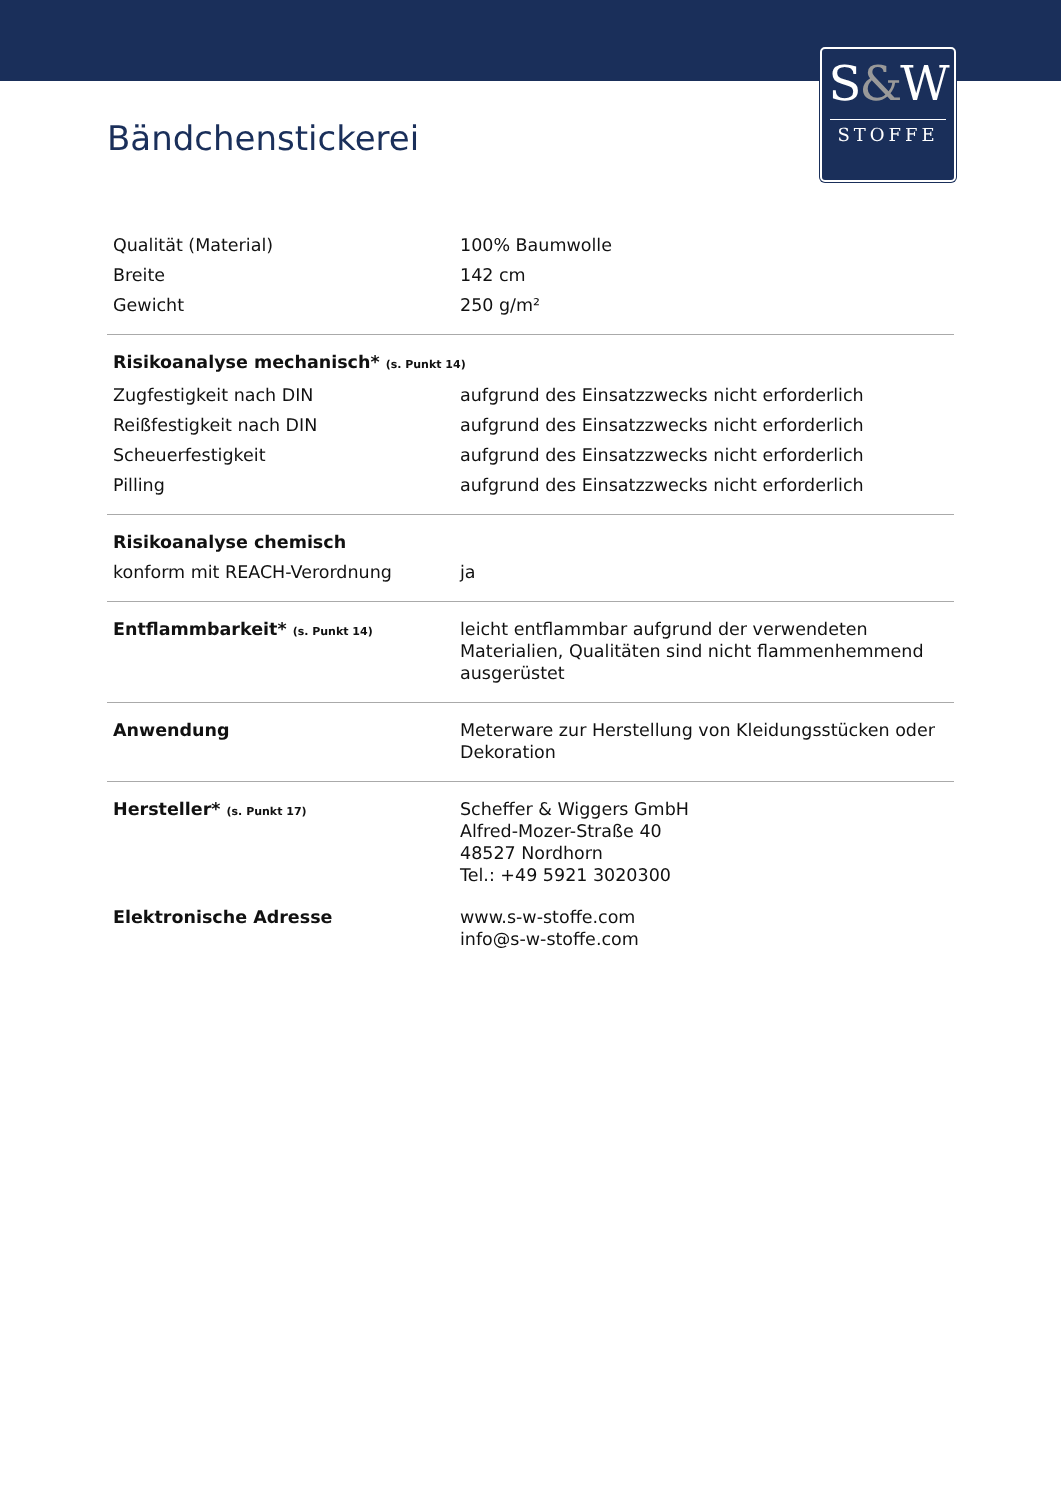S&W
STOFFE
Bändchenstickerei
| Qualität (Material) | 100% Baumwolle |
| Breite | 142 cm |
| Gewicht | 250 g/m² |
| Risikoanalyse mechanisch* (s. Punkt 14) | |
| Zugfestigkeit nach DIN | aufgrund des Einsatzzwecks nicht erforderlich |
| Reißfestigkeit nach DIN | aufgrund des Einsatzzwecks nicht erforderlich |
| Scheuerfestigkeit | aufgrund des Einsatzzwecks nicht erforderlich |
| Pilling | aufgrund des Einsatzzwecks nicht erforderlich |
| Risikoanalyse chemisch | |
| konform mit REACH-Verordnung | ja |
| Entflammbarkeit* (s. Punkt 14) | leicht entflammbar aufgrund der verwendeten Materialien, Qualitäten sind nicht flammenhemmend ausgerüstet |
| Anwendung | Meterware zur Herstellung von Kleidungsstücken oder Dekoration |
| Hersteller* (s. Punkt 17) | Scheffer & Wiggers GmbH Alfred-Mozer-Straße 40 48527 Nordhorn Tel.: +49 5921 3020300 |
| Elektronische Adresse | www.s-w-stoffe.com info@s-w-stoffe.com |